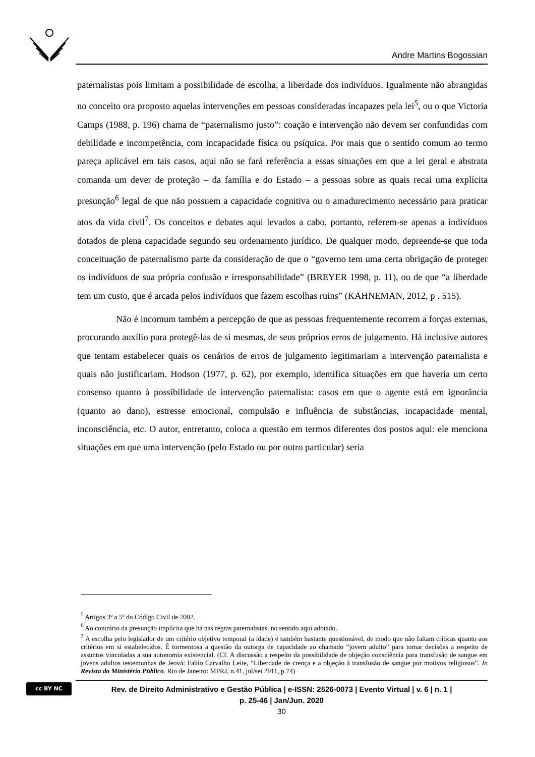Andre Martins Bogossian
paternalistas pois limitam a possibilidade de escolha, a liberdade dos indivíduos. Igualmente não abrangidas no conceito ora proposto aquelas intervenções em pessoas consideradas incapazes pela lei<sup>5</sup>, ou o que Victoria Camps (1988, p. 196) chama de “paternalismo justo”: coação e intervenção não devem ser confundidas com debilidade e incompetência, com incapacidade física ou psíquica. Por mais que o sentido comum ao termo pareça aplicável em tais casos, aqui não se fará referência a essas situações em que a lei geral e abstrata comanda um dever de proteção – da família e do Estado – a pessoas sobre as quais recai uma explícita presunção<sup>6</sup> legal de que não possuem a capacidade cognitiva ou o amadurecimento necessário para praticar atos da vida civil<sup>7</sup>. Os conceitos e debates aqui levados a cabo, portanto, referem-se apenas a indivíduos dotados de plena capacidade segundo seu ordenamento jurídico. De qualquer modo, depreende-se que toda conceituação de paternalismo parte da consideração de que o “governo tem uma certa obrigação de proteger os indivíduos de sua própria confusão e irresponsabilidade” (BREYER 1998, p. 11), ou de que “a liberdade tem um custo, que é arcada pelos indivíduos que fazem escolhas ruins” (KAHNEMAN, 2012, p . 515).
Não é incomum também a percepção de que as pessoas frequentemente recorrem a forças externas, procurando auxílio para protegê-las de si mesmas, de seus próprios erros de julgamento. Há inclusive autores que tentam estabelecer quais os cenários de erros de julgamento legitimariam a intervenção paternalista e quais não justificariam. Hodson (1977, p. 62), por exemplo, identifica situações em que haveria um certo consenso quanto à possibilidade de intervenção paternalista: casos em que o agente está em ignorância (quanto ao dano), estresse emocional, compulsão e influência de substâncias, incapacidade mental, inconsciência, etc. O autor, entretanto, coloca a questão em termos diferentes dos postos aqui: ele menciona situações em que uma intervenção (pelo Estado ou por outro particular) seria
<sup>5</sup> Artigos 3º a 5º do Código Civil de 2002.
<sup>6</sup> Ao contrário da presunção implícita que há nas regras paternalistas, no sentido aqui adotado.
<sup>7</sup> A escolha pelo legislador de um critério objetivo temporal (a idade) é também bastante questionável, de modo que não faltam críticas quanto aos critérios em si estabelecidos. É tormentosa a questão da outorga de capacidade ao chamado “jovem adulto” para tomar decisões a respeito de assuntos vinculadas a sua autonomia existencial. (Cf. A discussão a respeito da possibilidade de objeção consciência para transfusão de sangue em jovens adultos testemunhas de Jeová: Fabio Carvalho Leite, “Liberdade de crença e a objeção à transfusão de sangue por motivos religiosos”. In Revista do Ministério Público. Rio de Janeiro: MPRJ, n.41, jul/set 2011, p.74)
cc BY NC
Rev. de Direito Administrativo e Gestão Pública | e-ISSN: 2526-0073 | Evento Virtual | v. 6 | n. 1 |
p. 25-46 | Jan/Jun. 2020
30